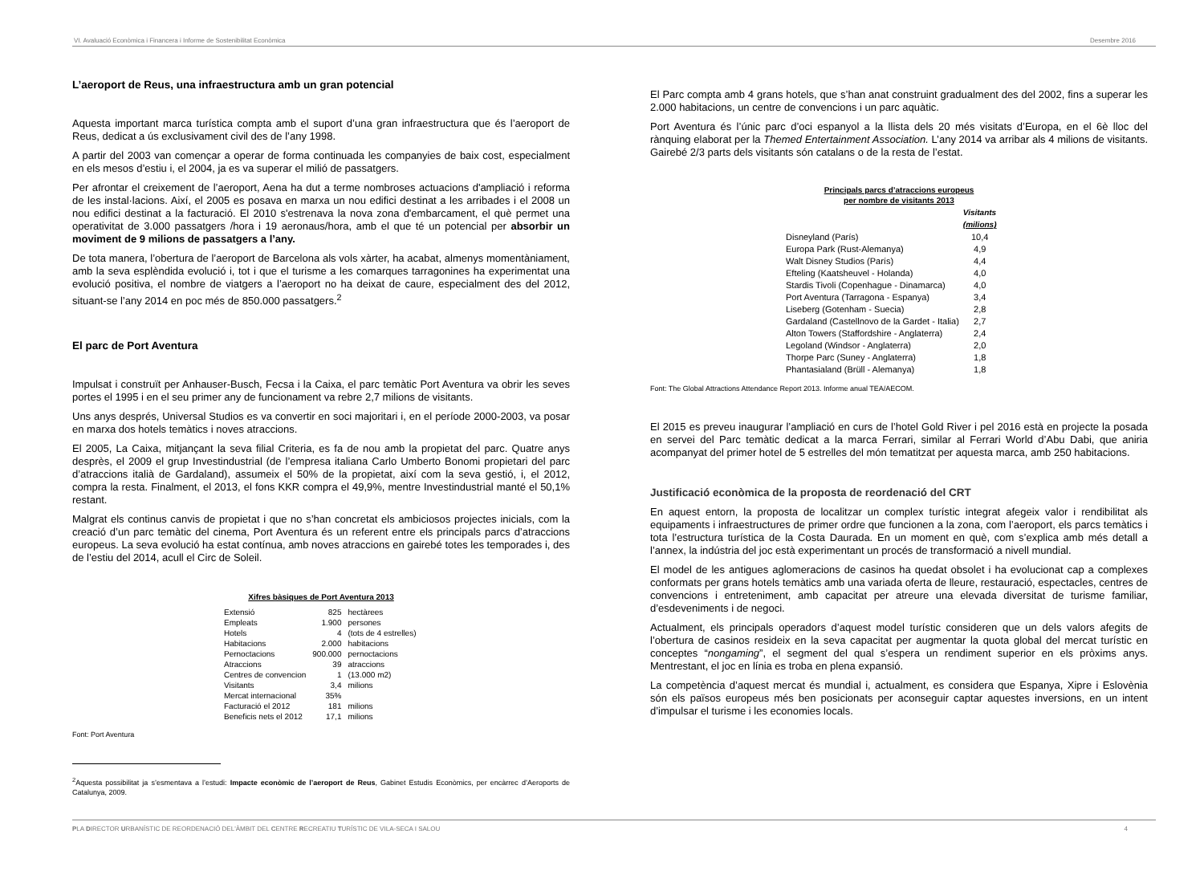VI. Avaluació Econòmica i Financera i Informe de Sostenibilitat Econòmica Desembre 2016
L’aeroport de Reus, una infraestructura amb un gran potencial
Aquesta important marca turística compta amb el suport d’una gran infraestructura que és l’aeroport de Reus, dedicat a ús exclusivament civil des de l’any 1998.
A partir del 2003 van començar a operar de forma continuada les companyies de baix cost, especialment en els mesos d’estiu i, el 2004, ja es va superar el milió de passatgers.
Per afrontar el creixement de l’aeroport, Aena ha dut a terme nombroses actuacions d'ampliació i reforma de les instal·lacions. Així, el 2005 es posava en marxa un nou edifici destinat a les arribades i el 2008 un nou edifici destinat a la facturació. El 2010 s'estrenava la nova zona d'embarcament, el què permet una operativitat de 3.000 passatgers /hora i 19 aeronaus/hora, amb el que té un potencial per absorbir un moviment de 9 milions de passatgers a l’any.
De tota manera, l’obertura de l’aeroport de Barcelona als vols xàrter, ha acabat, almenys momentàniament, amb la seva esplèndida evolució i, tot i que el turisme a les comarques tarragonines ha experimentat una evolució positiva, el nombre de viatgers a l’aeroport no ha deixat de caure, especialment des del 2012, situant-se l’any 2014 en poc més de 850.000 passatgers.<sup>2</sup>
El parc de Port Aventura
Impulsat i construït per Anhauser-Busch, Fecsa i la Caixa, el parc temàtic Port Aventura va obrir les seves portes el 1995 i en el seu primer any de funcionament va rebre 2,7 milions de visitants.
Uns anys després, Universal Studios es va convertir en soci majoritari i, en el període 2000-2003, va posar en marxa dos hotels temàtics i noves atraccions.
El 2005, La Caixa, mitjançant la seva filial Criteria, es fa de nou amb la propietat del parc. Quatre anys desprès, el 2009 el grup Investindustrial (de l’empresa italiana Carlo Umberto Bonomi propietari del parc d’atraccions italià de Gardaland), assumeix el 50% de la propietat, així com la seva gestió, i, el 2012, compra la resta. Finalment, el 2013, el fons KKR compra el 49,9%, mentre Investindustrial manté el 50,1% restant.
Malgrat els continus canvis de propietat i que no s’han concretat els ambiciosos projectes inicials, com la creació d’un parc temàtic del cinema, Port Aventura és un referent entre els principals parcs d’atraccions europeus. La seva evolució ha estat contínua, amb noves atraccions en gairebé totes les temporades i, des de l’estiu del 2014, acull el Circ de Soleil.
Xifres bàsiques de Port Aventura 2013
| Extensió | 825 | hectàrees |
| Empleats | 1.900 | persones |
| Hotels | 4 | (tots de 4 estrelles) |
| Habitacions | 2.000 | habitacions |
| Pernoctacions | 900.000 | pernoctacions |
| Atraccions | 39 | atraccions |
| Centres de convencion | 1 | (13.000 m2) |
| Visitants | 3,4 | milions |
| Mercat internacional | 35% | |
| Facturació el 2012 | 181 | milions |
| Beneficis nets el 2012 | 17,1 | milions |
Font: Port Aventura
<sup>2</sup> Aquesta possibilitat ja s’esmentava a l’estudi: Impacte econòmic de l’aeroport de Reus, Gabinet Estudis Econòmics, per encàrrec d’Aeroports de Catalunya, 2009.
El Parc compta amb 4 grans hotels, que s’han anat construint gradualment des del 2002, fins a superar les 2.000 habitacions, un centre de convencions i un parc aquàtic.
Port Aventura és l’únic parc d’oci espanyol a la llista dels 20 més visitats d’Europa, en el 6è lloc del rànquing elaborat per la Themed Entertainment Association. L’any 2014 va arribar als 4 milions de visitants. Gairebé 2/3 parts dels visitants són catalans o de la resta de l’estat.
Principals parcs d’atraccions europeus
per nombre de visitants 2013
| | Visitants (milions) |
| --- | --- |
| Disneyland (París) | 10,4 |
| Europa Park (Rust-Alemanya) | 4,9 |
| Walt Disney Studios (París) | 4,4 |
| Efteling (Kaatsheuvel - Holanda) | 4,0 |
| Stardis Tivoli (Copenhague - Dinamarca) | 4,0 |
| Port Aventura (Tarragona - Espanya) | 3,4 |
| Liseberg (Gotenham - Suecia) | 2,8 |
| Gardaland (Castellnovo de la Gardet - Italia) | 2,7 |
| Alton Towers (Staffordshire - Anglaterra) | 2,4 |
| Legoland (Windsor - Anglaterra) | 2,0 |
| Thorpe Parc (Suney - Anglaterra) | 1,8 |
| Phantasialand (Brüll - Alemanya) | 1,8 |
Font: The Global Attractions Attendance Report 2013. Informe anual TEA/AECOM.
El 2015 es preveu inaugurar l’ampliació en curs de l’hotel Gold River i pel 2016 està en projecte la posada en servei del Parc temàtic dedicat a la marca Ferrari, similar al Ferrari World d’Abu Dabi, que aniria acompanyat del primer hotel de 5 estrelles del món tematitzat per aquesta marca, amb 250 habitacions.
Justificació econòmica de la proposta de reordenació del CRT
En aquest entorn, la proposta de localitzar un complex turístic integrat afegeix valor i rendibilitat als equipaments i infraestructures de primer ordre que funcionen a la zona, com l’aeroport, els parcs temàtics i tota l’estructura turística de la Costa Daurada. En un moment en què, com s’explica amb més detall a l’annex, la indústria del joc està experimentant un procés de transformació a nivell mundial.
El model de les antigues aglomeracions de casinos ha quedat obsolet i ha evolucionat cap a complexes conformats per grans hotels temàtics amb una variada oferta de lleure, restauració, espectacles, centres de convencions i entreteniment, amb capacitat per atreure una elevada diversitat de turisme familiar, d’esdeveniments i de negoci.
Actualment, els principals operadors d’aquest model turístic consideren que un dels valors afegits de l’obertura de casinos resideix en la seva capacitat per augmentar la quota global del mercat turístic en conceptes “nongaming”, el segment del qual s’espera un rendiment superior en els pròxims anys. Mentrestant, el joc en línia es troba en plena expansió.
La competència d’aquest mercat és mundial i, actualment, es considera que Espanya, Xipre i Eslovènia són els països europeus més ben posicionats per aconseguir captar aquestes inversions, en un intent d’impulsar el turisme i les economies locals.
PLA DIRECTOR URBANÍSTIC DE REORDENACIÓ DEL'ÀMBIT DEL CENTRE RECREATIU TURÍSTIC DE VILA-SECA I SALOU 4